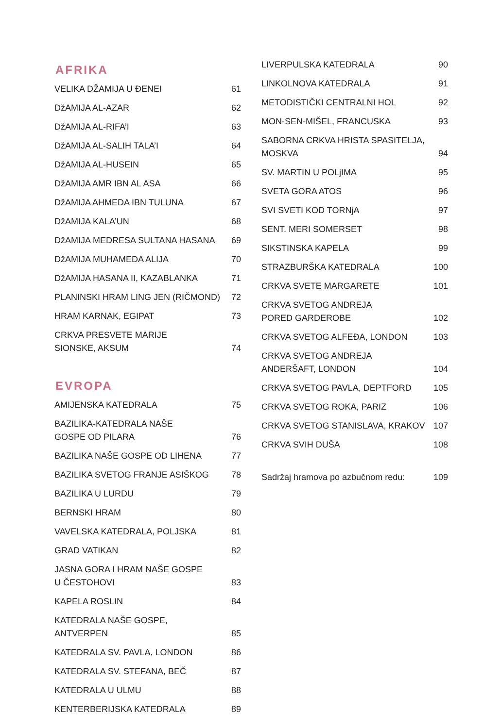AFRIKA
VELIKA DŽAMIJA U ĐENEI 61
DžAMIJA AL-AZAR 62
DžAMIJA AL-RIFA’I 63
DžAMIJA AL-SALIH TALA’I 64
DžAMIJA AL-HUSEIN 65
DžAMIJA AMR IBN AL ASA 66
DžAMIJA AHMEDA IBN TULUNA 67
DžAMIJA KALA’UN 68
DžAMIJA MEDRESA SULTANA HASANA 69
DžAMIJA MUHAMEDA ALIJA 70
DžAMIJA HASANA II, KAZABLANKA 71
PLANINSKI HRAM LING JEN (RIČMOND) 72
HRAM KARNAK, EGIPAT 73
CRKVA PRESVETE MARIJE
SIONSKE, AKSUM 74
EVROPA
AMIJENSKA KATEDRALA 75
BAZILIKA-KATEDRALA NAŠE
GOSPE OD PILARA 76
BAZILIKA NAŠE GOSPE OD LIHENA 77
BAZILIKA SVETOG FRANJE ASIŠKOG 78
BAZILIKA U LURDU 79
BERNSKI HRAM 80
VAVELSKA KATEDRALA, POLJSKA 81
GRAD VATIKAN 82
JASNA GORA I HRAM NAŠE GOSPE
U ČESTOHOVI 83
KAPELA ROSLIN 84
KATEDRALA NAŠE GOSPE, ANTVERPEN 85
KATEDRALA SV. PAVLA, LONDON 86
KATEDRALA SV. STEFANA, BEČ 87
KATEDRALA U ULMU 88
KENTERBERIJSKA KATEDRALA 89
LIVERPULSKA KATEDRALA 90
LINKOLNOVA KATEDRALA 91
METODISTIČKI CENTRALNI HOL 92
MON-SEN-MIŠEL, FRANCUSKA 93
SABORNA CRKVA HRISTA SPASITELJA,
MOSKVA 94
SV. MARTIN U POLjIMA 95
SVETA GORA ATOS 96
SVI SVETI KOD TORNjA 97
SENT. MERI SOMERSET 98
SIKSTINSKA KAPELA 99
STRAZBURŠKA KATEDRALA 100
CRKVA SVETE MARGARETE 101
CRKVA SVETOG ANDREJA
PORED GARDEROBE 102
CRKVA SVETOG ALFEĐA, LONDON 103
CRKVA SVETOG ANDREJA
ANDERŠAFT, LONDON 104
CRKVA SVETOG PAVLA, DEPTFORD 105
CRKVA SVETOG ROKA, PARIZ 106
CRKVA SVETOG STANISLAVA, KRAKOV 107
CRKVA SVIH DUŠA 108
Sadržaj hramova po azbučnom redu: 109